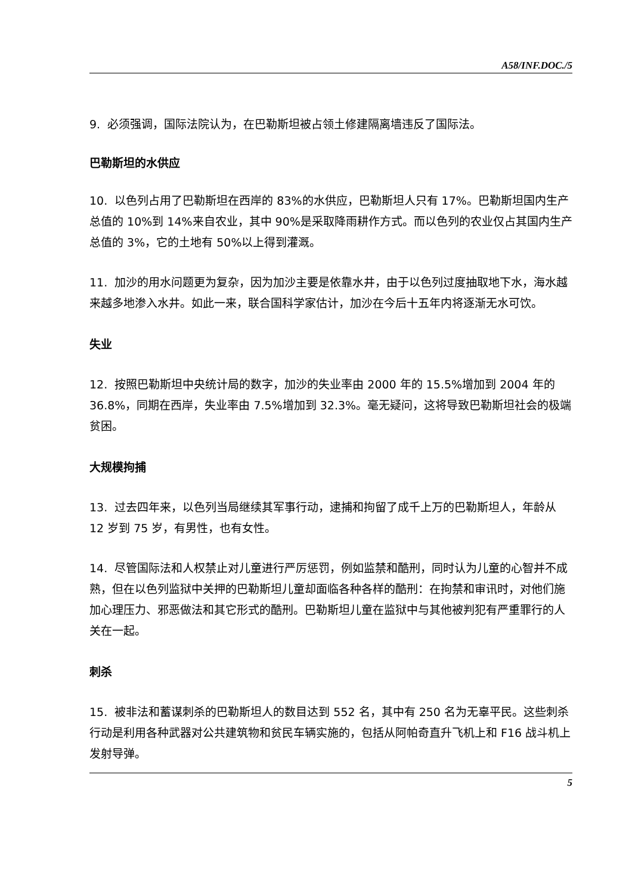A58/INF.DOC./5
9. 必须强调，国际法院认为，在巴勒斯坦被占领土修建隔离墙违反了国际法。
巴勒斯坦的水供应
10. 以色列占用了巴勒斯坦在西岸的 83%的水供应，巴勒斯坦人只有 17%。巴勒斯坦国内生产总值的 10%到 14%来自农业，其中 90%是采取降雨耕作方式。而以色列的农业仅占其国内生产总值的 3%，它的土地有 50%以上得到灌溉。
11. 加沙的用水问题更为复杂，因为加沙主要是依靠水井，由于以色列过度抽取地下水，海水越来越多地渗入水井。如此一来，联合国科学家估计，加沙在今后十五年内将逐渐无水可饮。
失业
12. 按照巴勒斯坦中央统计局的数字，加沙的失业率由 2000 年的 15.5%增加到 2004 年的 36.8%，同期在西岸，失业率由 7.5%增加到 32.3%。毫无疑问，这将导致巴勒斯坦社会的极端贫困。
大规模拘捕
13. 过去四年来，以色列当局继续其军事行动，逮捕和拘留了成千上万的巴勒斯坦人，年龄从 12 岁到 75 岁，有男性，也有女性。
14. 尽管国际法和人权禁止对儿童进行严厉惩罚，例如监禁和酷刑，同时认为儿童的心智并不成熟，但在以色列监狱中关押的巴勒斯坦儿童却面临各种各样的酷刑：在拘禁和审讯时，对他们施加心理压力、邪恶做法和其它形式的酷刑。巴勒斯坦儿童在监狱中与其他被判犯有严重罪行的人关在一起。
刺杀
15. 被非法和蓄谋刺杀的巴勒斯坦人的数目达到 552 名，其中有 250 名为无辜平民。这些刺杀行动是利用各种武器对公共建筑物和贫民车辆实施的，包括从阿帕奇直升飞机上和 F16 战斗机上发射导弹。
5